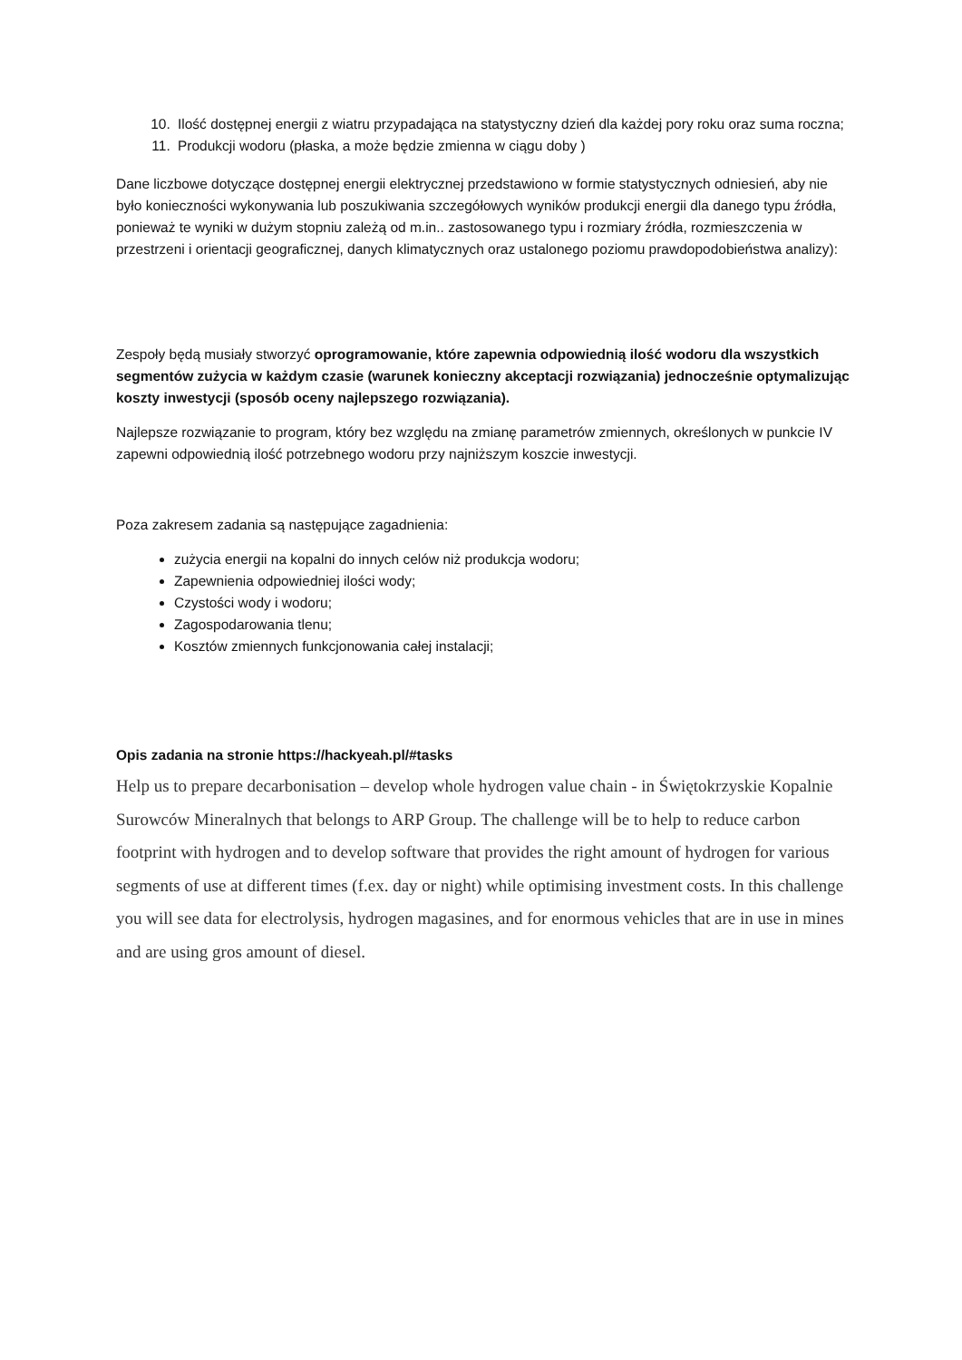10. Ilość dostępnej energii z wiatru przypadająca na statystyczny dzień dla każdej pory roku oraz suma roczna;
11. Produkcji wodoru (płaska, a może będzie zmienna w ciągu doby )
Dane liczbowe dotyczące dostępnej energii elektrycznej przedstawiono w formie statystycznych odniesień, aby nie było konieczności wykonywania lub poszukiwania szczegółowych wyników produkcji energii dla danego typu źródła, ponieważ te wyniki w dużym stopniu zależą od m.in.. zastosowanego typu i rozmiary źródła, rozmieszczenia w przestrzeni i orientacji geograficznej, danych klimatycznych oraz ustalonego poziomu prawdopodobieństwa analizy):
Zespoły będą musiały stworzyć oprogramowanie, które zapewnia odpowiednią ilość wodoru dla wszystkich segmentów zużycia w każdym czasie (warunek konieczny akceptacji rozwiązania) jednocześnie optymalizując koszty inwestycji (sposób oceny najlepszego rozwiązania).
Najlepsze rozwiązanie to program, który bez względu na zmianę parametrów zmiennych, określonych w punkcie IV zapewni odpowiednią ilość potrzebnego wodoru przy najniższym koszcie inwestycji.
Poza zakresem zadania są następujące zagadnienia:
zużycia energii na kopalni do innych celów niż produkcja wodoru;
Zapewnienia odpowiedniej ilości wody;
Czystości wody i wodoru;
Zagospodarowania tlenu;
Kosztów zmiennych funkcjonowania całej instalacji;
Opis zadania na stronie https://hackyeah.pl/#tasks
Help us to prepare decarbonisation – develop whole hydrogen value chain - in Świętokrzyskie Kopalnie Surowców Mineralnych that belongs to ARP Group. The challenge will be to help to reduce carbon footprint with hydrogen and to develop software that provides the right amount of hydrogen for various segments of use at different times (f.ex. day or night) while optimising investment costs. In this challenge you will see data for electrolysis, hydrogen magasines, and for enormous vehicles that are in use in mines and are using gros amount of diesel.